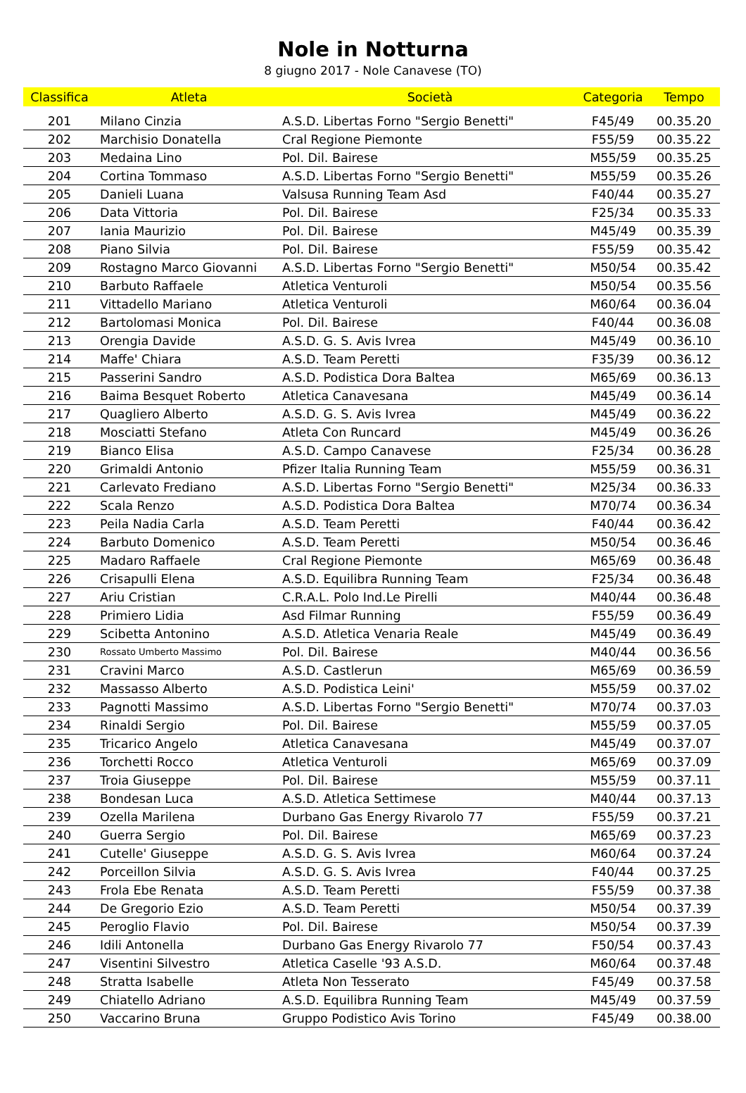Nole in Notturna
8 giugno 2017 - Nole Canavese (TO)
| Classifica | Atleta | Società | Categoria | Tempo |
| --- | --- | --- | --- | --- |
| 201 | Milano Cinzia | A.S.D. Libertas Forno "Sergio Benetti" | F45/49 | 00.35.20 |
| 202 | Marchisio Donatella | Cral Regione Piemonte | F55/59 | 00.35.22 |
| 203 | Medaina Lino | Pol. Dil. Bairese | M55/59 | 00.35.25 |
| 204 | Cortina Tommaso | A.S.D. Libertas Forno "Sergio Benetti" | M55/59 | 00.35.26 |
| 205 | Danieli Luana | Valsusa Running Team Asd | F40/44 | 00.35.27 |
| 206 | Data Vittoria | Pol. Dil. Bairese | F25/34 | 00.35.33 |
| 207 | Iania Maurizio | Pol. Dil. Bairese | M45/49 | 00.35.39 |
| 208 | Piano Silvia | Pol. Dil. Bairese | F55/59 | 00.35.42 |
| 209 | Rostagno Marco Giovanni | A.S.D. Libertas Forno "Sergio Benetti" | M50/54 | 00.35.42 |
| 210 | Barbuto Raffaele | Atletica Venturoli | M50/54 | 00.35.56 |
| 211 | Vittadello Mariano | Atletica Venturoli | M60/64 | 00.36.04 |
| 212 | Bartolomasi Monica | Pol. Dil. Bairese | F40/44 | 00.36.08 |
| 213 | Orengia Davide | A.S.D. G. S. Avis Ivrea | M45/49 | 00.36.10 |
| 214 | Maffe' Chiara | A.S.D. Team Peretti | F35/39 | 00.36.12 |
| 215 | Passerini Sandro | A.S.D. Podistica Dora Baltea | M65/69 | 00.36.13 |
| 216 | Baima Besquet Roberto | Atletica Canavesana | M45/49 | 00.36.14 |
| 217 | Quagliero Alberto | A.S.D. G. S. Avis Ivrea | M45/49 | 00.36.22 |
| 218 | Mosciatti Stefano | Atleta Con Runcard | M45/49 | 00.36.26 |
| 219 | Bianco Elisa | A.S.D. Campo Canavese | F25/34 | 00.36.28 |
| 220 | Grimaldi Antonio | Pfizer Italia Running Team | M55/59 | 00.36.31 |
| 221 | Carlevato Frediano | A.S.D. Libertas Forno "Sergio Benetti" | M25/34 | 00.36.33 |
| 222 | Scala Renzo | A.S.D. Podistica Dora Baltea | M70/74 | 00.36.34 |
| 223 | Peila Nadia Carla | A.S.D. Team Peretti | F40/44 | 00.36.42 |
| 224 | Barbuto Domenico | A.S.D. Team Peretti | M50/54 | 00.36.46 |
| 225 | Madaro Raffaele | Cral Regione Piemonte | M65/69 | 00.36.48 |
| 226 | Crisapulli Elena | A.S.D. Equilibra Running Team | F25/34 | 00.36.48 |
| 227 | Ariu Cristian | C.R.A.L. Polo Ind.Le Pirelli | M40/44 | 00.36.48 |
| 228 | Primiero Lidia | Asd Filmar Running | F55/59 | 00.36.49 |
| 229 | Scibetta Antonino | A.S.D. Atletica Venaria Reale | M45/49 | 00.36.49 |
| 230 | Rossato Umberto Massimo | Pol. Dil. Bairese | M40/44 | 00.36.56 |
| 231 | Cravini Marco | A.S.D. Castlerun | M65/69 | 00.36.59 |
| 232 | Massasso Alberto | A.S.D. Podistica Leini' | M55/59 | 00.37.02 |
| 233 | Pagnotti Massimo | A.S.D. Libertas Forno "Sergio Benetti" | M70/74 | 00.37.03 |
| 234 | Rinaldi Sergio | Pol. Dil. Bairese | M55/59 | 00.37.05 |
| 235 | Tricarico Angelo | Atletica Canavesana | M45/49 | 00.37.07 |
| 236 | Torchetti Rocco | Atletica Venturoli | M65/69 | 00.37.09 |
| 237 | Troia Giuseppe | Pol. Dil. Bairese | M55/59 | 00.37.11 |
| 238 | Bondesan Luca | A.S.D. Atletica Settimese | M40/44 | 00.37.13 |
| 239 | Ozella Marilena | Durbano Gas Energy Rivarolo 77 | F55/59 | 00.37.21 |
| 240 | Guerra Sergio | Pol. Dil. Bairese | M65/69 | 00.37.23 |
| 241 | Cutelle' Giuseppe | A.S.D. G. S. Avis Ivrea | M60/64 | 00.37.24 |
| 242 | Porceillon Silvia | A.S.D. G. S. Avis Ivrea | F40/44 | 00.37.25 |
| 243 | Frola Ebe Renata | A.S.D. Team Peretti | F55/59 | 00.37.38 |
| 244 | De Gregorio Ezio | A.S.D. Team Peretti | M50/54 | 00.37.39 |
| 245 | Peroglio Flavio | Pol. Dil. Bairese | M50/54 | 00.37.39 |
| 246 | Idili Antonella | Durbano Gas Energy Rivarolo 77 | F50/54 | 00.37.43 |
| 247 | Visentini Silvestro | Atletica Caselle '93 A.S.D. | M60/64 | 00.37.48 |
| 248 | Stratta Isabelle | Atleta Non Tesserato | F45/49 | 00.37.58 |
| 249 | Chiatello Adriano | A.S.D. Equilibra Running Team | M45/49 | 00.37.59 |
| 250 | Vaccarino Bruna | Gruppo Podistico Avis Torino | F45/49 | 00.38.00 |